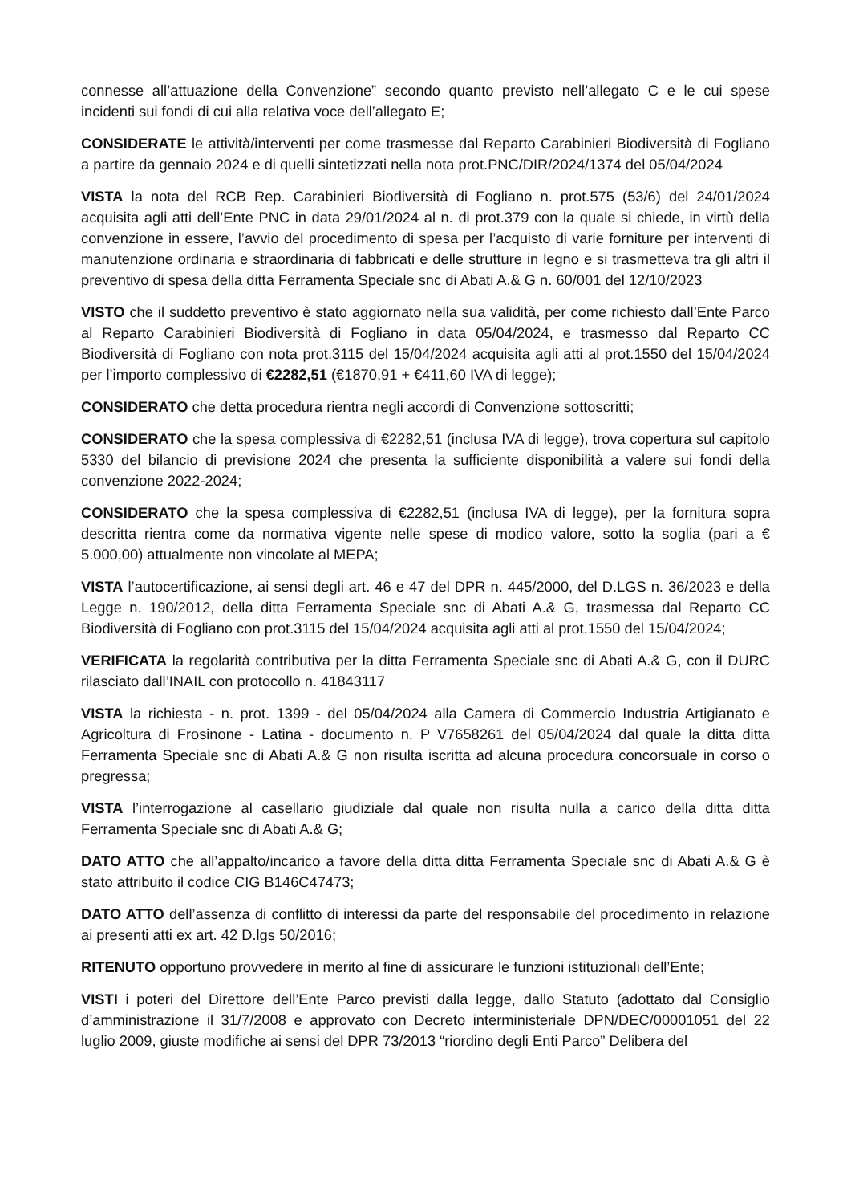connesse all’attuazione della Convenzione” secondo quanto previsto nell’allegato C e le cui spese incidenti sui fondi di cui alla relativa voce dell’allegato E;
CONSIDERATE le attività/interventi per come trasmesse dal Reparto Carabinieri Biodiversità di Fogliano a partire da gennaio 2024 e di quelli sintetizzati nella nota prot.PNC/DIR/2024/1374 del 05/04/2024
VISTA la nota del RCB Rep. Carabinieri Biodiversità di Fogliano n. prot.575 (53/6) del 24/01/2024 acquisita agli atti dell’Ente PNC in data 29/01/2024 al n. di prot.379 con la quale si chiede, in virtù della convenzione in essere, l’avvio del procedimento di spesa per l’acquisto di varie forniture per interventi di manutenzione ordinaria e straordinaria di fabbricati e delle strutture in legno e si trasmetteva tra gli altri il preventivo di spesa della ditta Ferramenta Speciale snc di Abati A.& G n. 60/001 del 12/10/2023
VISTO che il suddetto preventivo è stato aggiornato nella sua validità, per come richiesto dall’Ente Parco al Reparto Carabinieri Biodiversità di Fogliano in data 05/04/2024, e trasmesso dal Reparto CC Biodiversità di Fogliano con nota prot.3115 del 15/04/2024 acquisita agli atti al prot.1550 del 15/04/2024 per l’importo complessivo di €2282,51 (€1870,91 + €411,60 IVA di legge);
CONSIDERATO che detta procedura rientra negli accordi di Convenzione sottoscritti;
CONSIDERATO che la spesa complessiva di €2282,51 (inclusa IVA di legge), trova copertura sul capitolo 5330 del bilancio di previsione 2024 che presenta la sufficiente disponibilità a valere sui fondi della convenzione 2022-2024;
CONSIDERATO che la spesa complessiva di €2282,51 (inclusa IVA di legge), per la fornitura sopra descritta rientra come da normativa vigente nelle spese di modico valore, sotto la soglia (pari a € 5.000,00) attualmente non vincolate al MEPA;
VISTA l’autocertificazione, ai sensi degli art. 46 e 47 del DPR n. 445/2000, del D.LGS n. 36/2023 e della Legge n. 190/2012, della ditta Ferramenta Speciale snc di Abati A.& G, trasmessa dal Reparto CC Biodiversità di Fogliano con prot.3115 del 15/04/2024 acquisita agli atti al prot.1550 del 15/04/2024;
VERIFICATA la regolarità contributiva per la ditta Ferramenta Speciale snc di Abati A.& G, con il DURC rilasciato dall’INAIL con protocollo n. 41843117
VISTA la richiesta - n. prot. 1399 - del 05/04/2024 alla Camera di Commercio Industria Artigianato e Agricoltura di Frosinone - Latina - documento n. P V7658261 del 05/04/2024 dal quale la ditta ditta Ferramenta Speciale snc di Abati A.& G non risulta iscritta ad alcuna procedura concorsuale in corso o pregressa;
VISTA l’interrogazione al casellario giudiziale dal quale non risulta nulla a carico della ditta ditta Ferramenta Speciale snc di Abati A.& G;
DATO ATTO che all’appalto/incarico a favore della ditta ditta Ferramenta Speciale snc di Abati A.& G è stato attribuito il codice CIG B146C47473;
DATO ATTO dell’assenza di conflitto di interessi da parte del responsabile del procedimento in relazione ai presenti atti ex art. 42 D.lgs 50/2016;
RITENUTO opportuno provvedere in merito al fine di assicurare le funzioni istituzionali dell’Ente;
VISTI i poteri del Direttore dell’Ente Parco previsti dalla legge, dallo Statuto (adottato dal Consiglio d’amministrazione il 31/7/2008 e approvato con Decreto interministeriale DPN/DEC/00001051 del 22 luglio 2009, giuste modifiche ai sensi del DPR 73/2013 “riordino degli Enti Parco” Delibera del